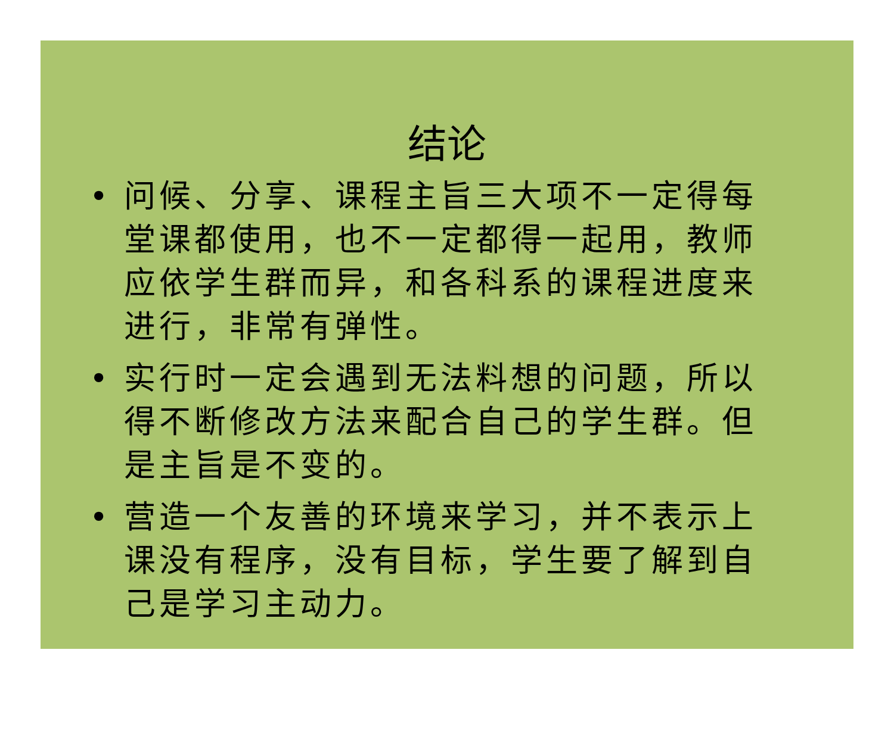结论
• 问候、分享、课程主旨三大项不一定得每堂课都使用，也不一定都得一起用，教师应依学生群而异，和各科系的课程进度来进行，非常有弹性。
• 实行时一定会遇到无法料想的问题，所以得不断修改方法来配合自己的学生群。但是主旨是不变的。
• 营造一个友善的环境来学习，并不表示上课没有程序，没有目标，学生要了解到自己是学习主动力。